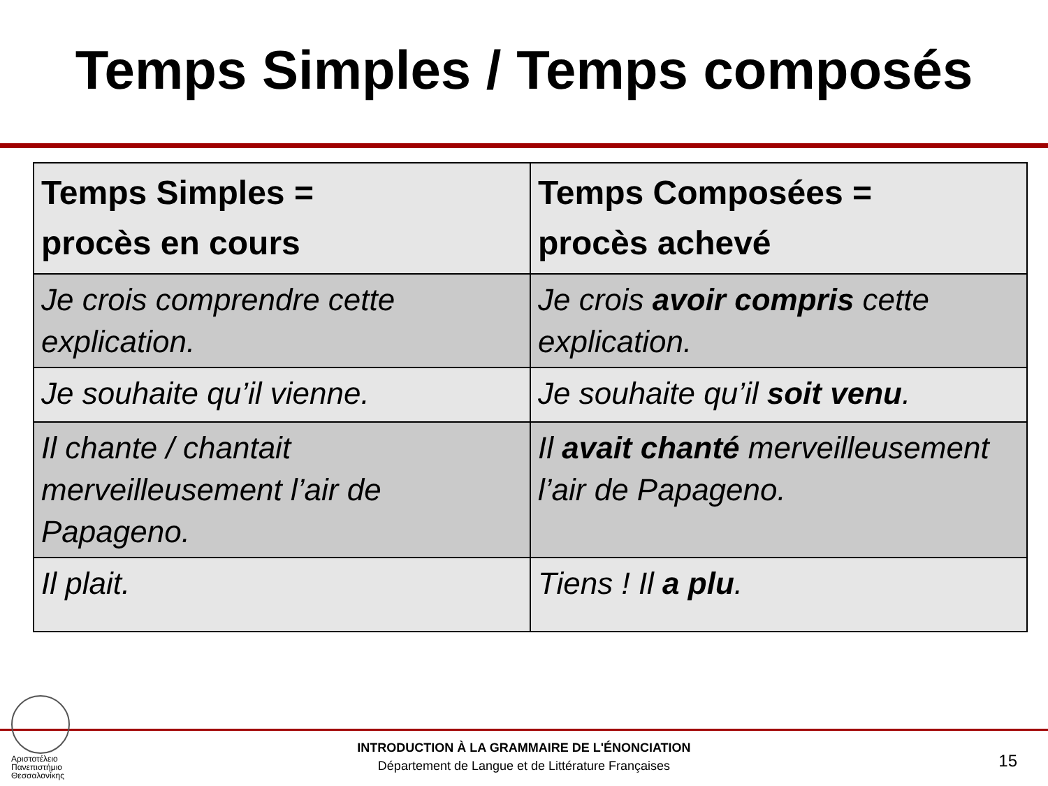Temps Simples / Temps composés
| Temps Simples = procès en cours | Temps Composées = procès achevé |
| --- | --- |
| Je crois comprendre cette explication. | Je crois avoir compris cette explication. |
| Je souhaite qu’il vienne. | Je souhaite qu’il soit venu . |
| Il chante / chantait merveilleusement l’air de Papageno. | Il avait chanté merveilleusement l’air de Papageno. |
| Il plait. | Tiens ! Il a plu . |
Αριστοτέλειο
Πανεπιστήμιο
Θεσσαλονίκης
INTRODUCTION À LA GRAMMAIRE DE L'ÉNONCIATION
Département de Langue et de Littérature Françaises
15